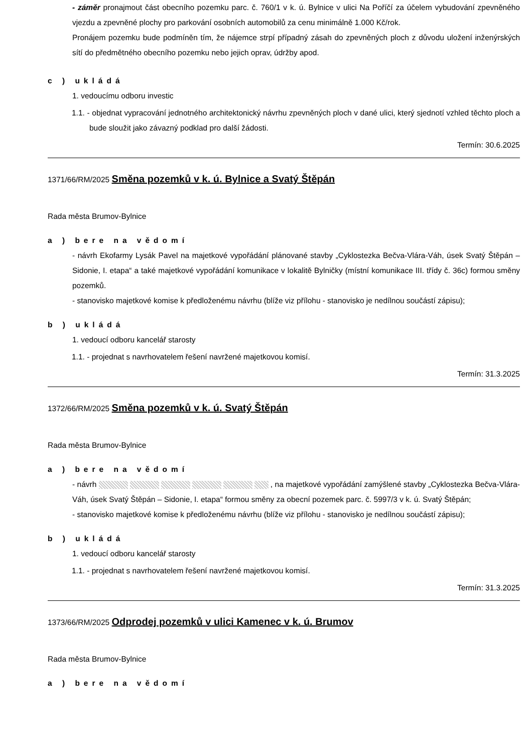- záměr pronajmout část obecního pozemku parc. č. 760/1 v k. ú. Bylnice v ulici Na Poříčí za účelem vybudování zpevněného vjezdu a zpevněné plochy pro parkování osobních automobilů za cenu minimálně 1.000 Kč/rok.
Pronájem pozemku bude podmíněn tím, že nájemce strpí případný zásah do zpevněných ploch z důvodu uložení inženýrských sítí do předmětného obecního pozemku nebo jejich oprav, údržby apod.
c ) ukládá
1. vedoucímu odboru investic
1.1. - objednat vypracování jednotného architektonický návrhu zpevněných ploch v dané ulici, který sjednotí vzhled těchto ploch a bude sloužit jako závazný podklad pro další žádosti.
Termín: 30.6.2025
1371/66/RM/2025 Směna pozemků v k. ú. Bylnice a Svatý Štěpán
Rada města Brumov-Bylnice
a ) bere na vědomí
- návrh Ekofarmy Lysák Pavel na majetkové vypořádání plánované stavby „Cyklostezka Bečva-Vlára-Váh, úsek Svatý Štěpán – Sidonie, I. etapa“ a také majetkové vypořádání komunikace v lokalitě Bylničky (místní komunikace III. třídy č. 36c) formou směny pozemků.
- stanovisko majetkové komise k předloženému návrhu (blíže viz přílohu - stanovisko je nedílnou součástí zápisu);
b ) ukládá
1. vedoucí odboru kancelář starosty
1.1. - projednat s navrhovatelem řešení navržené majetkovou komisí.
Termín: 31.3.2025
1372/66/RM/2025 Směna pozemků v k. ú. Svatý Štěpán
Rada města Brumov-Bylnice
a ) bere na vědomí
- návrh , na majetkové vypořádání zamýšlené stavby „Cyklostezka Bečva-Vlára-Váh, úsek Svatý Štěpán – Sidonie, I. etapa“ formou směny za obecní pozemek parc. č. 5997/3 v k. ú. Svatý Štěpán;
- stanovisko majetkové komise k předloženému návrhu (blíže viz přílohu - stanovisko je nedílnou součástí zápisu);
b ) ukládá
1. vedoucí odboru kancelář starosty
1.1. - projednat s navrhovatelem řešení navržené majetkovou komisí.
Termín: 31.3.2025
1373/66/RM/2025 Odprodej pozemků v ulici Kamenec v k. ú. Brumov
Rada města Brumov-Bylnice
a ) bere na vědomí